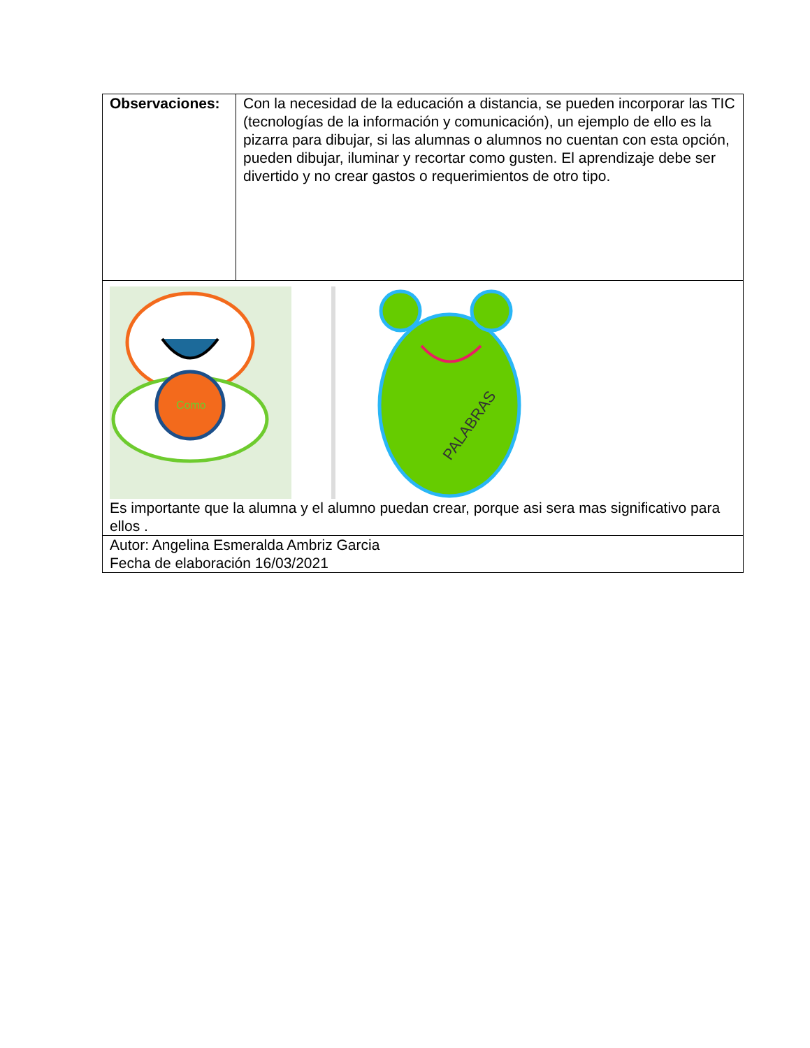| Observaciones: | Con la necesidad de la educación a distancia, se pueden incorporar las TIC (tecnologías de la información y comunicación), un ejemplo de ello es la pizarra para dibujar, si las alumnas o alumnos no cuentan con esta opción, pueden dibujar, iluminar y recortar como gusten. El aprendizaje debe ser divertido y no crear gastos o requerimientos de otro tipo. |
| Como PALABRAS Es importante que la alumna y el alumno puedan crear, porque asi sera mas significativo para ellos . | |
| Autor: Angelina Esmeralda Ambriz Garcia Fecha de elaboración 16/03/2021 | |